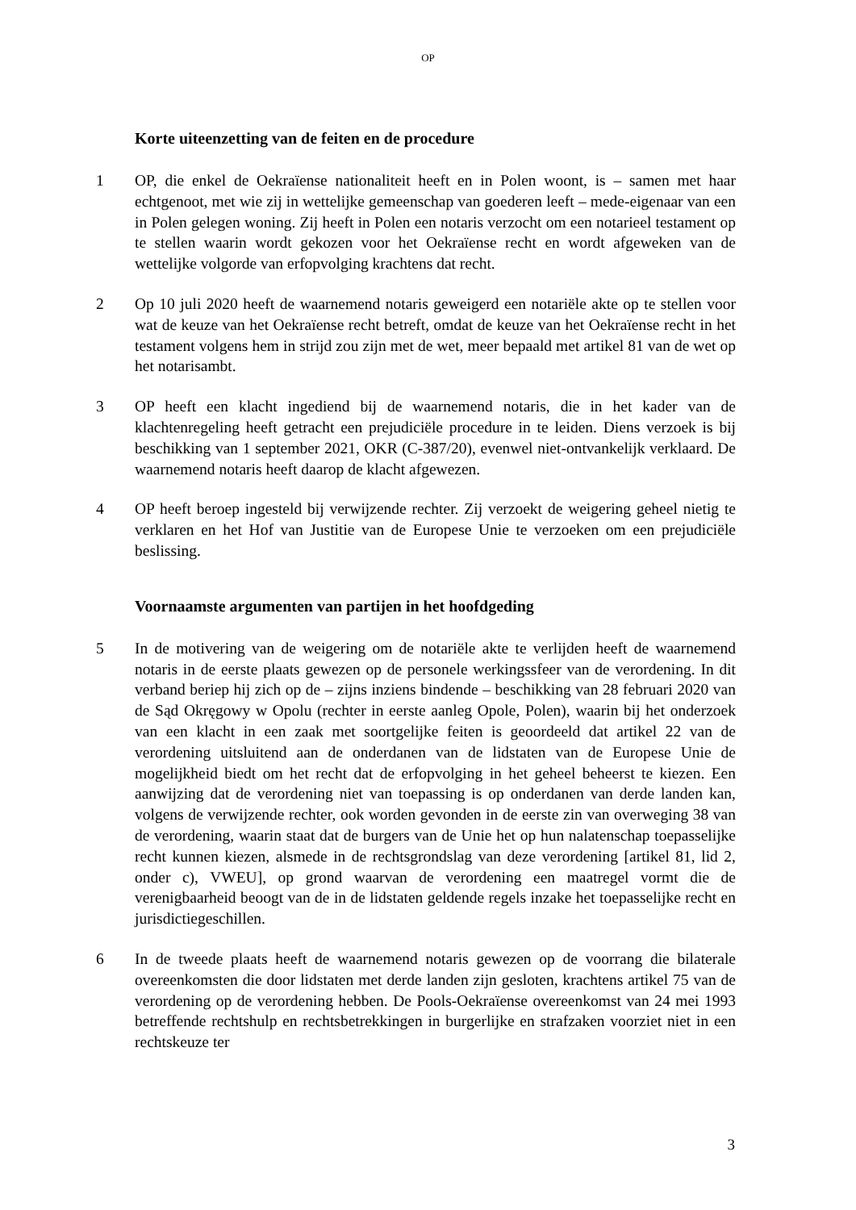OP
Korte uiteenzetting van de feiten en de procedure
1 OP, die enkel de Oekraïense nationaliteit heeft en in Polen woont, is – samen met haar echtgenoot, met wie zij in wettelijke gemeenschap van goederen leeft – mede-eigenaar van een in Polen gelegen woning. Zij heeft in Polen een notaris verzocht om een notarieel testament op te stellen waarin wordt gekozen voor het Oekraïense recht en wordt afgeweken van de wettelijke volgorde van erfopvolging krachtens dat recht.
2 Op 10 juli 2020 heeft de waarnemend notaris geweigerd een notariële akte op te stellen voor wat de keuze van het Oekraïense recht betreft, omdat de keuze van het Oekraïense recht in het testament volgens hem in strijd zou zijn met de wet, meer bepaald met artikel 81 van de wet op het notarisambt.
3 OP heeft een klacht ingediend bij de waarnemend notaris, die in het kader van de klachtenregeling heeft getracht een prejudiciële procedure in te leiden. Diens verzoek is bij beschikking van 1 september 2021, OKR (C-387/20), evenwel niet-ontvankelijk verklaard. De waarnemend notaris heeft daarop de klacht afgewezen.
4 OP heeft beroep ingesteld bij verwijzende rechter. Zij verzoekt de weigering geheel nietig te verklaren en het Hof van Justitie van de Europese Unie te verzoeken om een prejudiciële beslissing.
Voornaamste argumenten van partijen in het hoofdgeding
5 In de motivering van de weigering om de notariële akte te verlijden heeft de waarnemend notaris in de eerste plaats gewezen op de personele werkingssfeer van de verordening. In dit verband beriep hij zich op de – zijns inziens bindende – beschikking van 28 februari 2020 van de Sąd Okręgowy w Opolu (rechter in eerste aanleg Opole, Polen), waarin bij het onderzoek van een klacht in een zaak met soortgelijke feiten is geoordeeld dat artikel 22 van de verordening uitsluitend aan de onderdanen van de lidstaten van de Europese Unie de mogelijkheid biedt om het recht dat de erfopvolging in het geheel beheerst te kiezen. Een aanwijzing dat de verordening niet van toepassing is op onderdanen van derde landen kan, volgens de verwijzende rechter, ook worden gevonden in de eerste zin van overweging 38 van de verordening, waarin staat dat de burgers van de Unie het op hun nalatenschap toepasselijke recht kunnen kiezen, alsmede in de rechtsgrondslag van deze verordening [artikel 81, lid 2, onder c), VWEU], op grond waarvan de verordening een maatregel vormt die de verenigbaarheid beoogt van de in de lidstaten geldende regels inzake het toepasselijke recht en jurisdictiegeschillen.
6 In de tweede plaats heeft de waarnemend notaris gewezen op de voorrang die bilaterale overeenkomsten die door lidstaten met derde landen zijn gesloten, krachtens artikel 75 van de verordening op de verordening hebben. De Pools-Oekraïense overeenkomst van 24 mei 1993 betreffende rechtshulp en rechtsbetrekkingen in burgerlijke en strafzaken voorziet niet in een rechtskeuze ter
3